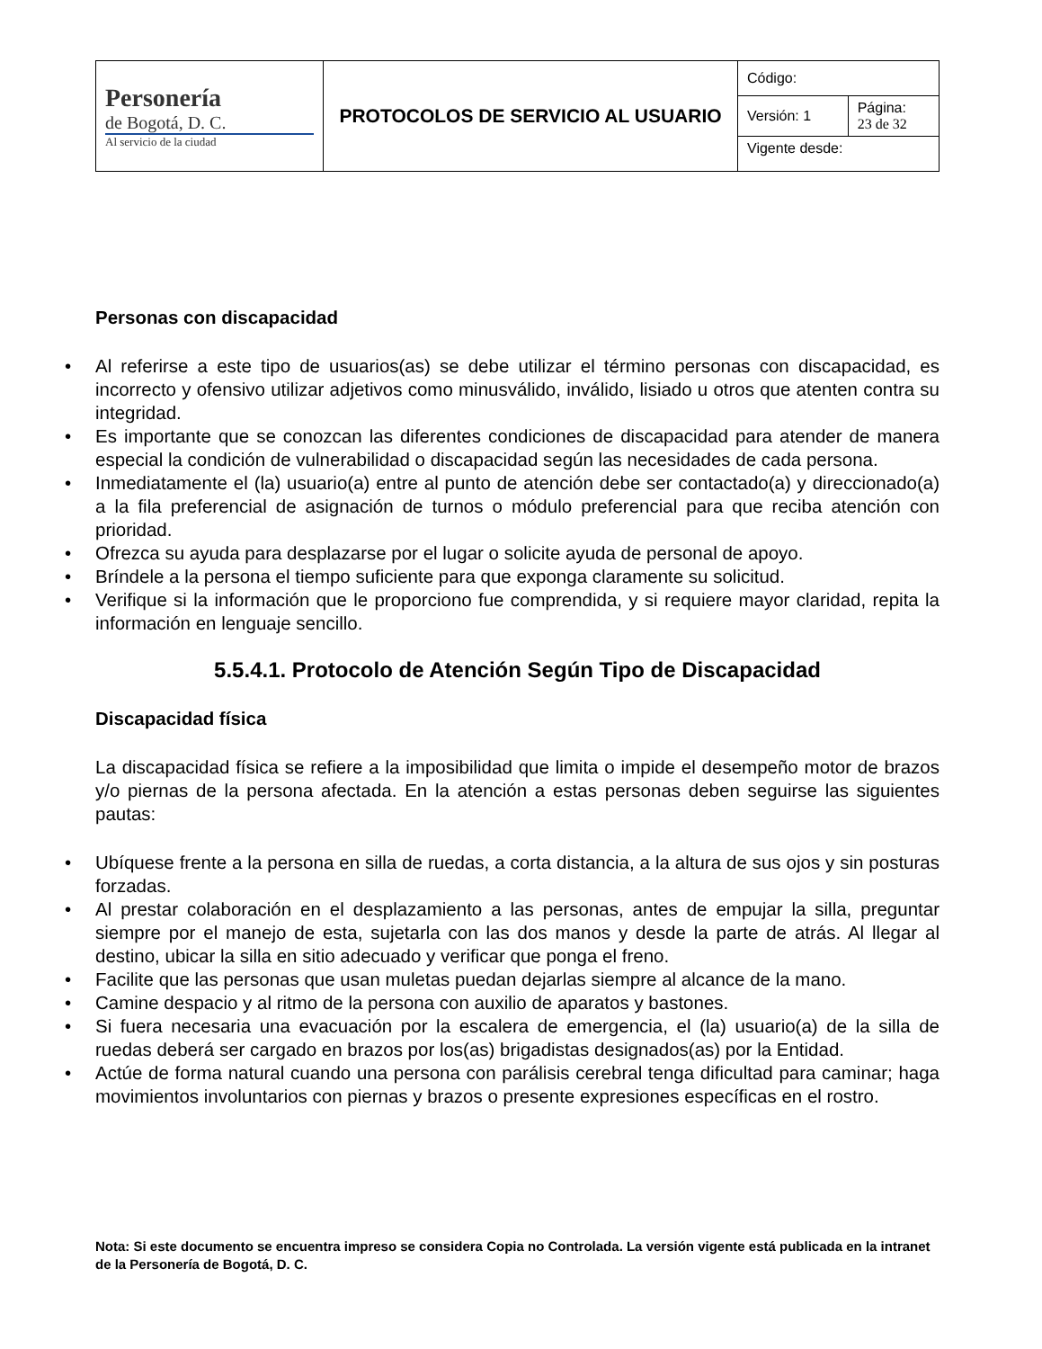| Personería de Bogotá, D. C. Al servicio de la ciudad | PROTOCOLOS DE SERVICIO AL USUARIO | Código: | |
| | | Versión: 1 | Página: 23 de 32 |
| | | Vigente desde: | |
Personas con discapacidad
• Al referirse a este tipo de usuarios(as) se debe utilizar el término personas con discapacidad, es incorrecto y ofensivo utilizar adjetivos como minusválido, inválido, lisiado u otros que atenten contra su integridad.
• Es importante que se conozcan las diferentes condiciones de discapacidad para atender de manera especial la condición de vulnerabilidad o discapacidad según las necesidades de cada persona.
• Inmediatamente el (la) usuario(a) entre al punto de atención debe ser contactado(a) y direccionado(a) a la fila preferencial de asignación de turnos o módulo preferencial para que reciba atención con prioridad.
• Ofrezca su ayuda para desplazarse por el lugar o solicite ayuda de personal de apoyo.
• Bríndele a la persona el tiempo suficiente para que exponga claramente su solicitud.
• Verifique si la información que le proporciono fue comprendida, y si requiere mayor claridad, repita la información en lenguaje sencillo.
5.5.4.1. Protocolo de Atención Según Tipo de Discapacidad
Discapacidad física
La discapacidad física se refiere a la imposibilidad que limita o impide el desempeño motor de brazos y/o piernas de la persona afectada. En la atención a estas personas deben seguirse las siguientes pautas:
• Ubíquese frente a la persona en silla de ruedas, a corta distancia, a la altura de sus ojos y sin posturas forzadas.
• Al prestar colaboración en el desplazamiento a las personas, antes de empujar la silla, preguntar siempre por el manejo de esta, sujetarla con las dos manos y desde la parte de atrás. Al llegar al destino, ubicar la silla en sitio adecuado y verificar que ponga el freno.
• Facilite que las personas que usan muletas puedan dejarlas siempre al alcance de la mano.
• Camine despacio y al ritmo de la persona con auxilio de aparatos y bastones.
• Si fuera necesaria una evacuación por la escalera de emergencia, el (la) usuario(a) de la silla de ruedas deberá ser cargado en brazos por los(as) brigadistas designados(as) por la Entidad.
• Actúe de forma natural cuando una persona con parálisis cerebral tenga dificultad para caminar; haga movimientos involuntarios con piernas y brazos o presente expresiones específicas en el rostro.
Nota: Si este documento se encuentra impreso se considera Copia no Controlada. La versión vigente está publicada en la intranet de la Personería de Bogotá, D. C.